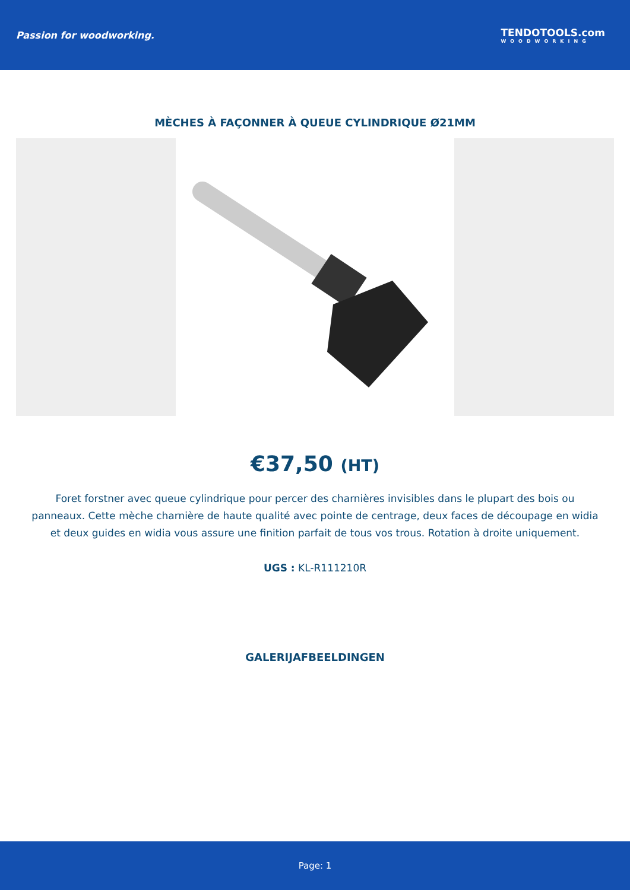Passion for woodworking. TENDOTOOLS.com
WOODWORKING
MÈCHES À FAÇONNER À QUEUE CYLINDRIQUE Ø21MM
€37,50 (HT)
Foret forstner avec queue cylindrique pour percer des charnières invisibles dans le plupart des bois ou panneaux. Cette mèche charnière de haute qualité avec pointe de centrage, deux faces de découpage en widia et deux guides en widia vous assure une finition parfait de tous vos trous. Rotation à droite uniquement.
UGS : KL-R111210R
GALERIJAFBEELDINGEN
Page: 1